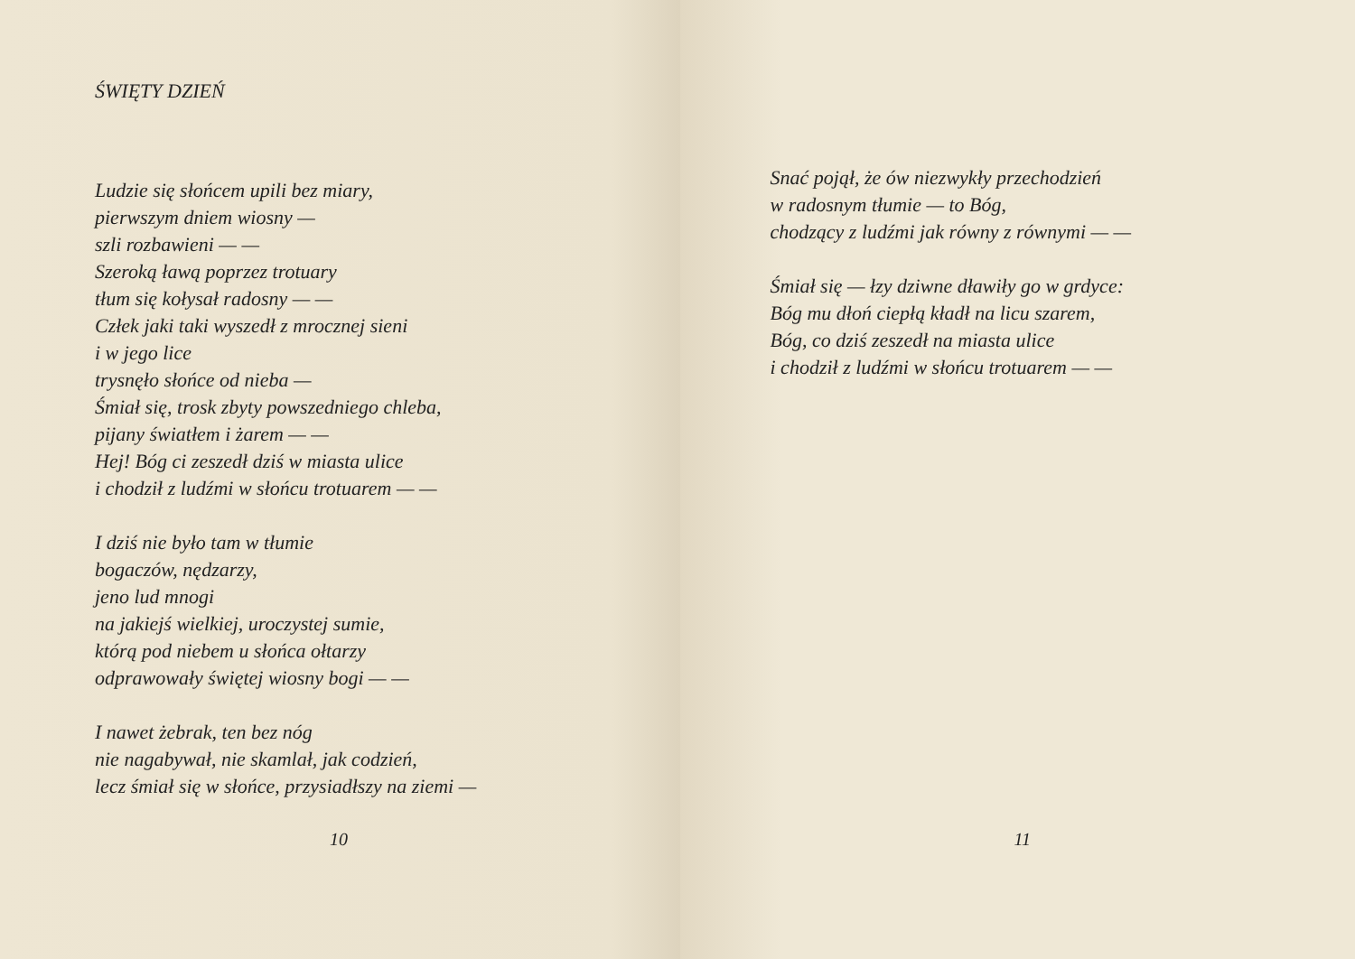ŚWIĘTY DZIEŃ
Ludzie się słońcem upili bez miary,
pierwszym dniem wiosny —
szli rozbawieni — —
Szeroką ławą poprzez trotuary
tłum się kołysał radosny — —
Człek jaki taki wyszedł z mrocznej sieni
i w jego lice
trysnęło słońce od nieba —
Śmiał się, trosk zbyty powszedniego chleba,
pijany światłem i żarem — —
Hej! Bóg ci zeszedł dziś w miasta ulice
i chodził z ludźmi w słońcu trotuarem — —
I dziś nie było tam w tłumie
bogaczów, nędzarzy,
jeno lud mnogi
na jakiejś wielkiej, uroczystej sumie,
którą pod niebem u słońca ołtarzy
odprawowały świętej wiosny bogi — —
I nawet żebrak, ten bez nóg
nie nagabywał, nie skamlał, jak codzień,
lecz śmiał się w słońce, przysiadłszy na ziemi —
10
Snać pojął, że ów niezwykły przechodzień
w radosnym tłumie — to Bóg,
chodzący z ludźmi jak równy z równymi — —
Śmiał się — łzy dziwne dławiły go w grdyce:
Bóg mu dłoń ciepłą kładł na licu szarem,
Bóg, co dziś zeszedł na miasta ulice
i chodził z ludźmi w słońcu trotuarem — —
11